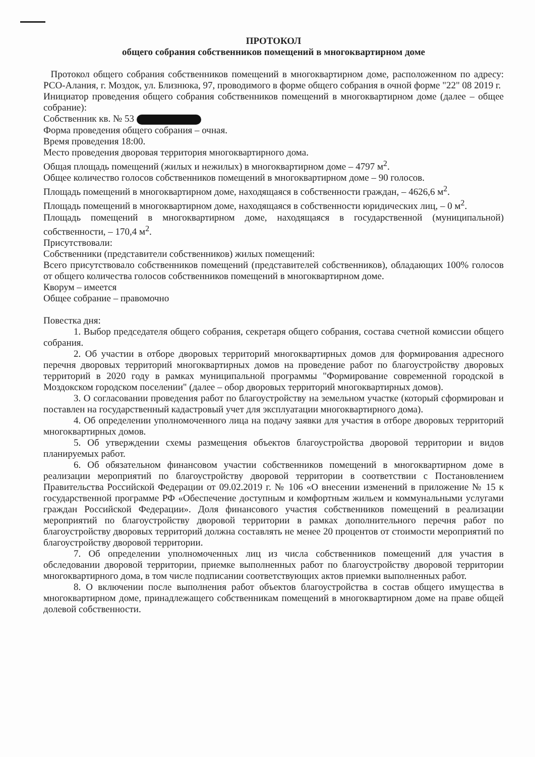ПРОТОКОЛ
общего собрания собственников помещений в многоквартирном доме
Протокол общего собрания собственников помещений в многоквартирном доме, расположенном по адресу: РСО-Алания, г. Моздок, ул. Близнюка, 97, проводимого в форме общего собрания в очной форме "22" 08 2019 г.
Инициатор проведения общего собрания собственников помещений в многоквартирном доме (далее – общее собрание):
Собственник кв. № 53
Форма проведения общего собрания – очная.
Время проведения 18:00.
Место проведения дворовая территория многоквартирного дома.
Общая площадь помещений (жилых и нежилых) в многоквартирном доме – 4797 м<sup>2</sup>.
Общее количество голосов собственников помещений в многоквартирном доме – 90 голосов.
Площадь помещений в многоквартирном доме, находящаяся в собственности граждан, – 4626,6 м<sup>2</sup>.
Площадь помещений в многоквартирном доме, находящаяся в собственности юридических лиц, – 0 м<sup>2</sup>.
Площадь помещений в многоквартирном доме, находящаяся в государственной (муниципальной) собственности, – 170,4 м<sup>2</sup>.
Присутствовали:
Собственники (представители собственников) жилых помещений:
Всего присутствовало собственников помещений (представителей собственников), обладающих 100% голосов от общего количества голосов собственников помещений в многоквартирном доме.
Кворум – имеется
Общее собрание – правомочно
Повестка дня:
1. Выбор председателя общего собрания, секретаря общего собрания, состава счетной комиссии общего собрания.
2. Об участии в отборе дворовых территорий многоквартирных домов для формирования адресного перечня дворовых территорий многоквартирных домов на проведение работ по благоустройству дворовых территорий в 2020 году в рамках муниципальной программы "Формирование современной городской в Моздокском городском поселении" (далее – обор дворовых территорий многоквартирных домов).
3. О согласовании проведения работ по благоустройству на земельном участке (который сформирован и поставлен на государственный кадастровый учет для эксплуатации многоквартирного дома).
4. Об определении уполномоченного лица на подачу заявки для участия в отборе дворовых территорий многоквартирных домов.
5. Об утверждении схемы размещения объектов благоустройства дворовой территории и видов планируемых работ.
6. Об обязательном финансовом участии собственников помещений в многоквартирном доме в реализации мероприятий по благоустройству дворовой территории в соответствии с Постановлением Правительства Российской Федерации от 09.02.2019 г. № 106 «О внесении изменений в приложение № 15 к государственной программе РФ «Обеспечение доступным и комфортным жильем и коммунальными услугами граждан Российской Федерации». Доля финансового участия собственников помещений в реализации мероприятий по благоустройству дворовой территории в рамках дополнительного перечня работ по благоустройству дворовых территорий должна составлять не менее 20 процентов от стоимости мероприятий по благоустройству дворовой территории.
7. Об определении уполномоченных лиц из числа собственников помещений для участия в обследовании дворовой территории, приемке выполненных работ по благоустройству дворовой территории многоквартирного дома, в том числе подписании соответствующих актов приемки выполненных работ.
8. О включении после выполнения работ объектов благоустройства в состав общего имущества в многоквартирном доме, принадлежащего собственникам помещений в многоквартирном доме на праве общей долевой собственности.